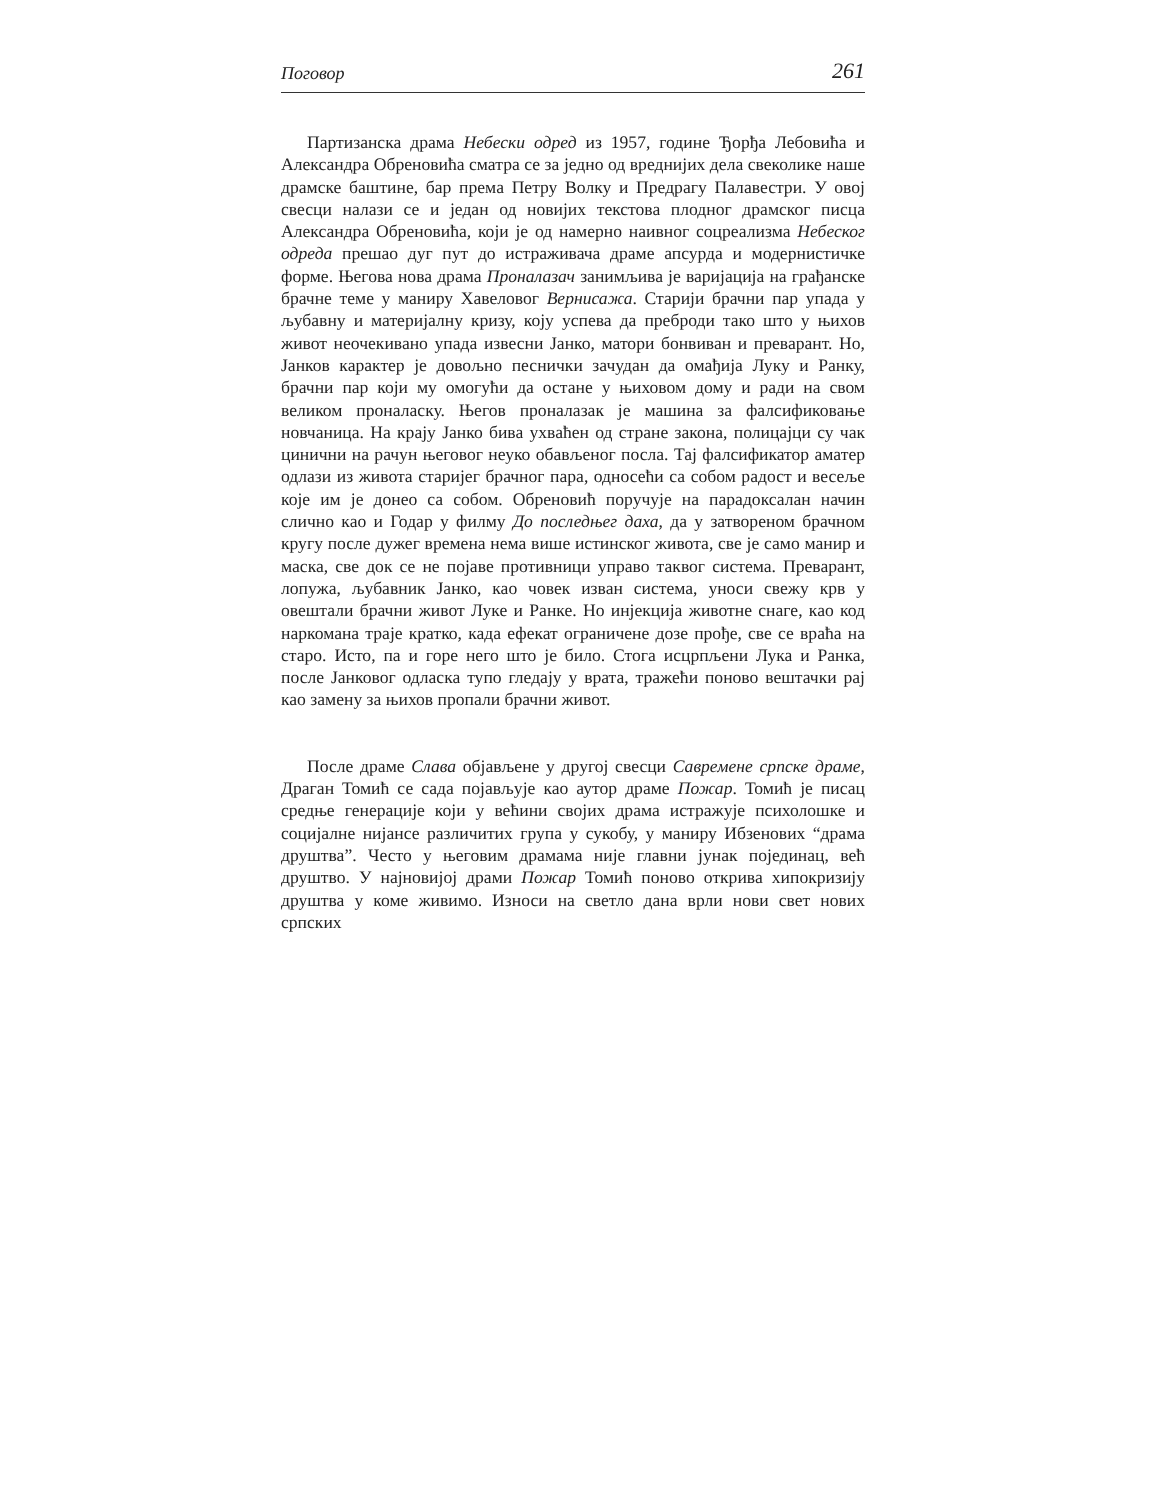Поговор 261
Партизанска драма Небески одред из 1957, године Ђорђа Лебовића и Александра Обреновића сматра се за једно од вреднијих дела свеколике наше драмске баштине, бар према Петру Волку и Предрагу Палавестри. У овој свесци налази се и један од новијих текстова плодног драмског писца Александра Обреновића, који је од намерно наивног соцреализма Небеског одреда прешао дуг пут до истраживача драме апсурда и модернистичке форме. Његова нова драма Проналазач занимљива је варијација на грађанске брачне теме у маниру Хавеловог Вернисажа. Старији брачни пар упада у љубавну и материјалну кризу, коју успева да преброди тако што у њихов живот неочекивано упада извесни Јанко, матори бонвиван и преварант. Но, Јанков карактер је довољно песнички зачудан да омађија Луку и Ранку, брачни пар који му омогући да остане у њиховом дому и ради на свом великом проналаску. Његов проналазак је машина за фалсификовање новчаница. На крају Јанко бива ухваћен од стране закона, полицајци су чак цинични на рачун његовог неуко обављеног посла. Тај фалсификатор аматер одлази из живота старијег брачног пара, односећи са собом радост и весеље које им је донео са собом. Обреновић поручује на парадоксалан начин слично као и Годар у филму До последњег даха, да у затвореном брачном кругу после дужег времена нема више истинског живота, све је само манир и маска, све док се не појаве противници управо таквог система. Преварант, лопужа, љубавник Јанко, као човек изван система, уноси свежу крв у овештали брачни живот Луке и Ранке. Но инјекција животне снаге, као код наркомана траје кратко, када ефекат ограничене дозе прође, све се враћа на старо. Исто, па и горе него што је било. Стога исцрпљени Лука и Ранка, после Јанковог одласка тупо гледају у врата, тражећи поново вештачки рај као замену за њихов пропали брачни живот.
После драме Слава објављене у другој свесци Савремене српске драме, Драган Томић се сада појављује као аутор драме Пожар. Томић је писац средње генерације који у већини својих драма истражује психолошке и социјалне нијансе различитих група у сукобу, у маниру Ибзенових “драма друштва”. Често у његовим драмама није главни јунак појединац, већ друштво. У најновијој драми Пожар Томић поново открива хипокризију друштва у коме живимо. Износи на светло дана врли нови свет нових српских